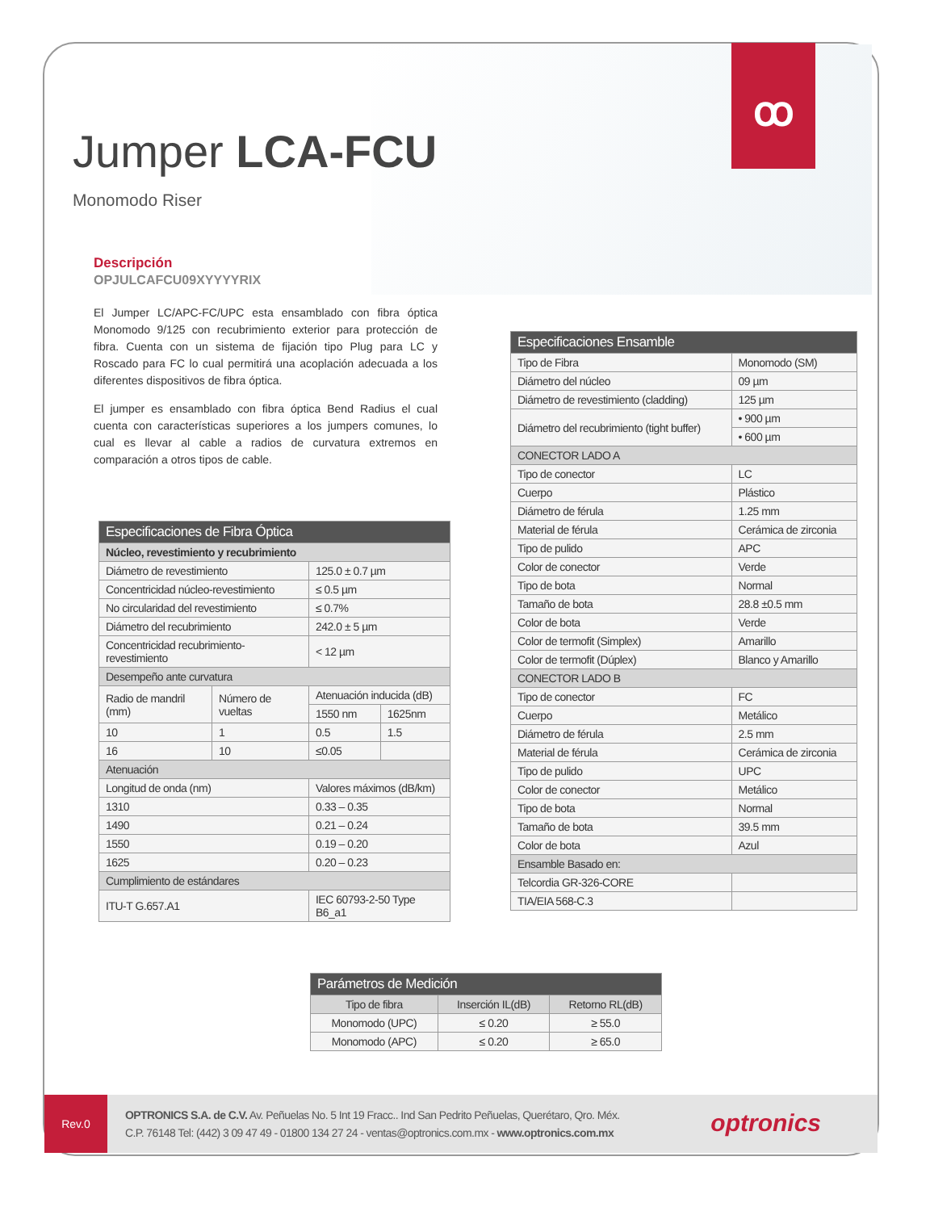ꝏ
Jumper LCA-FCU
Monomodo Riser
Descripción
OPJULCAFCU09XYYYYRIX
El Jumper LC/APC-FC/UPC esta ensamblado con fibra óptica Monomodo 9/125 con recubrimiento exterior para protección de fibra. Cuenta con un sistema de fijación tipo Plug para LC y Roscado para FC lo cual permitirá una acoplación adecuada a los diferentes dispositivos de fibra óptica.
El jumper es ensamblado con fibra óptica Bend Radius el cual cuenta con características superiores a los jumpers comunes, lo cual es llevar al cable a radios de curvatura extremos en comparación a otros tipos de cable.
| Especificaciones de Fibra Óptica | | | |
| --- | --- | --- | --- |
| Núcleo, revestimiento y recubrimiento | | | |
| Diámetro de revestimiento | | 125.0 ± 0.7 µm | |
| Concentricidad núcleo-revestimiento | | ≤ 0.5 µm | |
| No circularidad del revestimiento | | ≤ 0.7% | |
| Diámetro del recubrimiento | | 242.0 ± 5 µm | |
| Concentricidad recubrimiento-revestimiento | | < 12 µm | |
| Desempeño ante curvatura | | | |
| Radio de mandril (mm) | Número de vueltas | Atenuación inducida (dB) | |
| | | 1550 nm | 1625nm |
| 10 | 1 | 0.5 | 1.5 |
| 16 | 10 | ≤0.05 | |
| Atenuación | | | |
| Longitud de onda (nm) | | Valores máximos (dB/km) | |
| 1310 | | 0.33 – 0.35 | |
| 1490 | | 0.21 – 0.24 | |
| 1550 | | 0.19 – 0.20 | |
| 1625 | | 0.20 – 0.23 | |
| Cumplimiento de estándares | | | |
| ITU-T G.657.A1 | | IEC 60793-2-50 Type B6_a1 | |
| Especificaciones Ensamble | |
| --- | --- |
| Tipo de Fibra | Monomodo (SM) |
| Diámetro del núcleo | 09 µm |
| Diámetro de revestimiento (cladding) | 125 µm |
| Diámetro del recubrimiento (tight buffer) | • 900 µm |
| | • 600 µm |
| CONECTOR LADO A | |
| Tipo de conector | LC |
| Cuerpo | Plástico |
| Diámetro de férula | 1.25 mm |
| Material de férula | Cerámica de zirconia |
| Tipo de pulido | APC |
| Color de conector | Verde |
| Tipo de bota | Normal |
| Tamaño de bota | 28.8 ±0.5 mm |
| Color de bota | Verde |
| Color de termofit (Simplex) | Amarillo |
| Color de termofit (Dúplex) | Blanco y Amarillo |
| CONECTOR LADO B | |
| Tipo de conector | FC |
| Cuerpo | Metálico |
| Diámetro de férula | 2.5 mm |
| Material de férula | Cerámica de zirconia |
| Tipo de pulido | UPC |
| Color de conector | Metálico |
| Tipo de bota | Normal |
| Tamaño de bota | 39.5 mm |
| Color de bota | Azul |
| Ensamble Basado en: | |
| Telcordia GR-326-CORE | |
| TIA/EIA 568-C.3 | |
| Parámetros de Medición | | |
| --- | --- | --- |
| Tipo de fibra | Inserción IL(dB) | Retorno RL(dB) |
| Monomodo (UPC) | ≤ 0.20 | ≥ 55.0 |
| Monomodo (APC) | ≤ 0.20 | ≥ 65.0 |
Rev.0
OPTRONICS S.A. de C.V. Av. Peñuelas No. 5 Int 19 Fracc.. Ind San Pedrito Peñuelas, Querétaro, Qro. Méx.
C.P. 76148 Tel: (442) 3 09 47 49 - 01800 134 27 24 - ventas@optronics.com.mx - www.optronics.com.mx
optronics